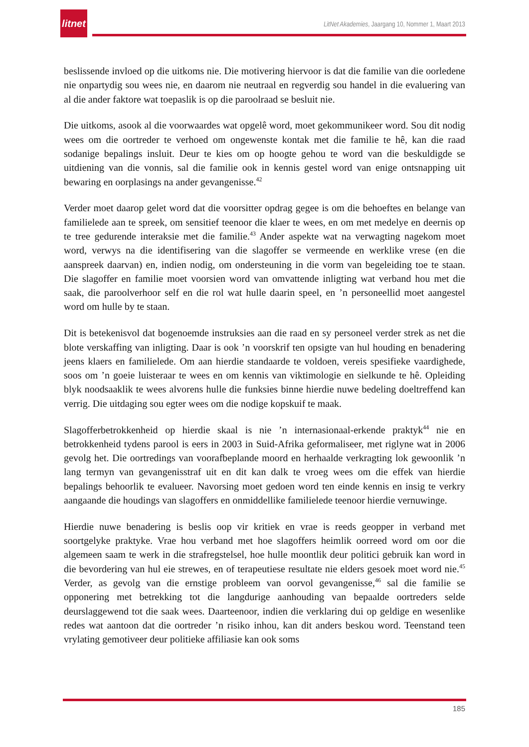litnet
LitNet Akademies, Jaargang 10, Nommer 1, Maart 2013
beslissende invloed op die uitkoms nie. Die motivering hiervoor is dat die familie van die oorledene nie onpartydig sou wees nie, en daarom nie neutraal en regverdig sou handel in die evaluering van al die ander faktore wat toepaslik is op die paroolraad se besluit nie.
Die uitkoms, asook al die voorwaardes wat opgelê word, moet gekommunikeer word. Sou dit nodig wees om die oortreder te verhoed om ongewenste kontak met die familie te hê, kan die raad sodanige bepalings insluit. Deur te kies om op hoogte gehou te word van die beskuldigde se uitdiening van die vonnis, sal die familie ook in kennis gestel word van enige ontsnapping uit bewaring en oorplasings na ander gevangenisse.<sup>42</sup>
Verder moet daarop gelet word dat die voorsitter opdrag gegee is om die behoeftes en belange van familielede aan te spreek, om sensitief teenoor die klaer te wees, en om met medelye en deernis op te tree gedurende interaksie met die familie.<sup>43</sup> Ander aspekte wat na verwagting nagekom moet word, verwys na die identifisering van die slagoffer se vermeende en werklike vrese (en die aanspreek daarvan) en, indien nodig, om ondersteuning in die vorm van begeleiding toe te staan. Die slagoffer en familie moet voorsien word van omvattende inligting wat verband hou met die saak, die paroolverhoor self en die rol wat hulle daarin speel, en ’n personeellid moet aangestel word om hulle by te staan.
Dit is betekenisvol dat bogenoemde instruksies aan die raad en sy personeel verder strek as net die blote verskaffing van inligting. Daar is ook ’n voorskrif ten opsigte van hul houding en benadering jeens klaers en familielede. Om aan hierdie standaarde te voldoen, vereis spesifieke vaardighede, soos om ’n goeie luisteraar te wees en om kennis van viktimologie en sielkunde te hê. Opleiding blyk noodsaaklik te wees alvorens hulle die funksies binne hierdie nuwe bedeling doeltreffend kan verrig. Die uitdaging sou egter wees om die nodige kopskuif te maak.
Slagofferbetrokkenheid op hierdie skaal is nie ’n internasionaal-erkende praktyk<sup>44</sup> nie en betrokkenheid tydens parool is eers in 2003 in Suid-Afrika geformaliseer, met riglyne wat in 2006 gevolg het. Die oortredings van voorafbeplande moord en herhaalde verkragting lok gewoonlik ’n lang termyn van gevangenisstraf uit en dit kan dalk te vroeg wees om die effek van hierdie bepalings behoorlik te evalueer. Navorsing moet gedoen word ten einde kennis en insig te verkry aangaande die houdings van slagoffers en onmiddellike familielede teenoor hierdie vernuwinge.
Hierdie nuwe benadering is beslis oop vir kritiek en vrae is reeds geopper in verband met soortgelyke praktyke. Vrae hou verband met hoe slagoffers heimlik oorreed word om oor die algemeen saam te werk in die strafregstelsel, hoe hulle moontlik deur politici gebruik kan word in die bevordering van hul eie strewes, en of terapeutiese resultate nie elders gesoek moet word nie.<sup>45</sup> Verder, as gevolg van die ernstige probleem van oorvol gevangenisse,<sup>46</sup> sal die familie se opponering met betrekking tot die langdurige aanhouding van bepaalde oortreders selde deurslaggewend tot die saak wees. Daarteenoor, indien die verklaring dui op geldige en wesenlike redes wat aantoon dat die oortreder ’n risiko inhou, kan dit anders beskou word. Teenstand teen vrylating gemotiveer deur politieke affiliasie kan ook soms
185